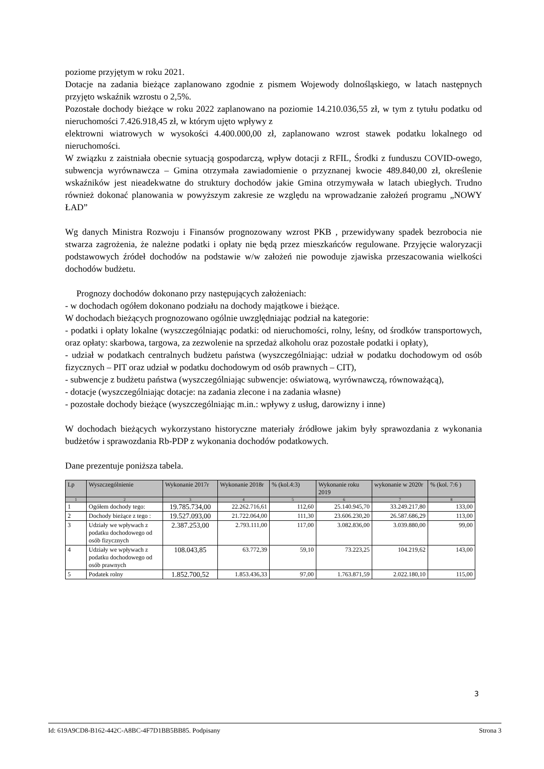poziome przyjętym w roku 2021.
Dotacje na zadania bieżące zaplanowano zgodnie z pismem Wojewody dolnośląskiego, w latach następnych przyjęto wskaźnik wzrostu o 2,5%.
Pozostałe dochody bieżące w roku 2022 zaplanowano na poziomie 14.210.036,55 zł, w tym z tytułu podatku od nieruchomości 7.426.918,45 zł, w którym ujęto wpływy z
elektrowni wiatrowych w wysokości 4.400.000,00 zł, zaplanowano wzrost stawek podatku lokalnego od nieruchomości.
W związku z zaistniała obecnie sytuacją gospodarczą, wpływ dotacji z RFIL, Środki z funduszu COVID-owego, subwencja wyrównawcza – Gmina otrzymała zawiadomienie o przyznanej kwocie 489.840,00 zł, określenie wskaźników jest nieadekwatne do struktury dochodów jakie Gmina otrzymywała w latach ubiegłych. Trudno również dokonać planowania w powyższym zakresie ze względu na wprowadzanie założeń programu „NOWY ŁAD”
Wg danych Ministra Rozwoju i Finansów prognozowany wzrost PKB , przewidywany spadek bezrobocia nie stwarza zagrożenia, że należne podatki i opłaty nie będą przez mieszkańców regulowane. Przyjęcie waloryzacji podstawowych źródeł dochodów na podstawie w/w założeń nie powoduje zjawiska przeszacowania wielkości dochodów budżetu.
Prognozy dochodów dokonano przy następujących założeniach:
- w dochodach ogółem dokonano podziału na dochody majątkowe i bieżące.
W dochodach bieżących prognozowano ogólnie uwzględniając podział na kategorie:
- podatki i opłaty lokalne (wyszczególniając podatki: od nieruchomości, rolny, leśny, od środków transportowych, oraz opłaty: skarbowa, targowa, za zezwolenie na sprzedaż alkoholu oraz pozostałe podatki i opłaty),
- udział w podatkach centralnych budżetu państwa (wyszczególniając: udział w podatku dochodowym od osób fizycznych – PIT oraz udział w podatku dochodowym od osób prawnych – CIT),
- subwencje z budżetu państwa (wyszczególniając subwencje: oświatową, wyrównawczą, równoważącą),
- dotacje (wyszczególniając dotacje: na zadania zlecone i na zadania własne)
- pozostałe dochody bieżące (wyszczególniając m.in.: wpływy z usług, darowizny i inne)
W dochodach bieżących wykorzystano historyczne materiały źródłowe jakim były sprawozdania z wykonania budżetów i sprawozdania Rb-PDP z wykonania dochodów podatkowych.
Dane prezentuje poniższa tabela.
| Lp | Wyszczególnienie | Wykonanie 2017r | Wykonanie 2018r | % (kol.4:3) | Wykonanie roku 2019 | wykonanie w 2020r | % (kol. 7:6 ) |
| --- | --- | --- | --- | --- | --- | --- | --- |
| 1 | 2 | 3 | 4 | 5 | 6 | 7 | 8 |
| 1 | Ogółem dochody tego: | 19.785.734,00 | 22.262.716,61 | 112,60 | 25.140.945,70 | 33.249.217,80 | 133,00 |
| 2 | Dochody bieżące z tego : | 19.527.093,00 | 21.722.064,00 | 111,30 | 23.606.230,20 | 26.587.686,29 | 113,00 |
| 3 | Udziały we wpływach z podatku dochodowego od osób fizycznych | 2.387.253,00 | 2.793.111,00 | 117,00 | 3.082.836,00 | 3.039.880,00 | 99,00 |
| 4 | Udziały we wpływach z podatku dochodowego od osób prawnych | 108.043,85 | 63.772,39 | 59,10 | 73.223,25 | 104.219,62 | 143,00 |
| 5 | Podatek rolny | 1.852.700,52 | 1.853.436,33 | 97,00 | 1.763.871,59 | 2.022.180,10 | 115,00 |
3
Id: 619A9CD8-B162-442C-A8BC-4F7D1BB5BB85. Podpisany Strona 3